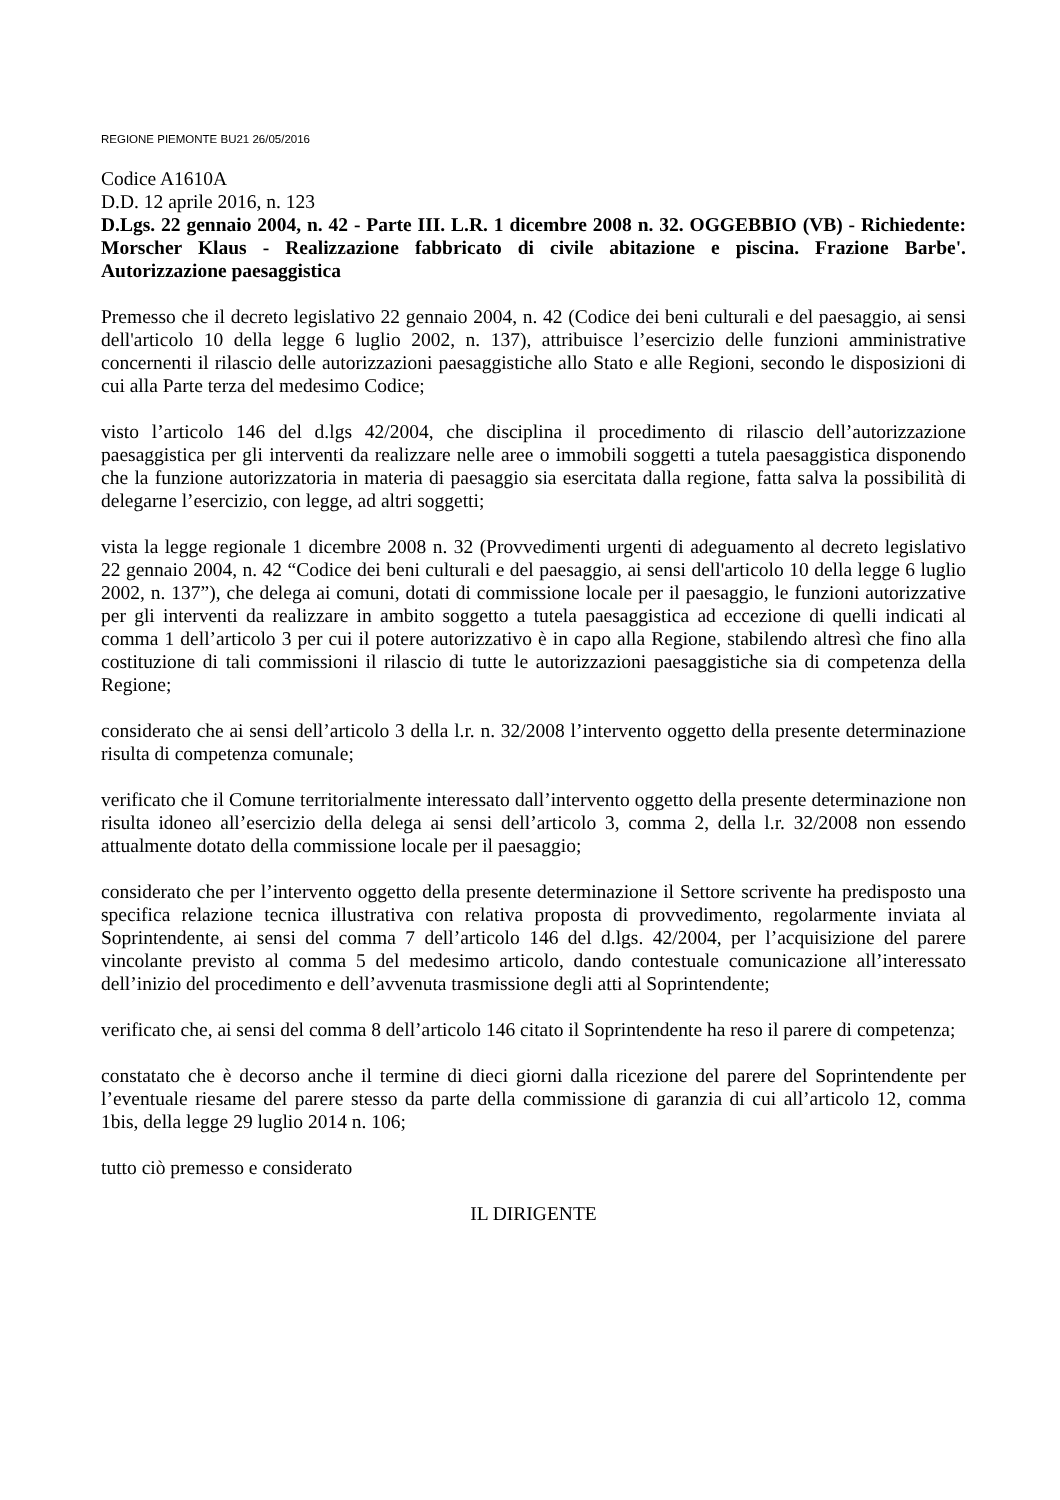REGIONE PIEMONTE BU21 26/05/2016
Codice A1610A
D.D. 12 aprile 2016, n. 123
D.Lgs. 22 gennaio 2004, n. 42 - Parte III. L.R. 1 dicembre 2008 n. 32. OGGEBBIO (VB) - Richiedente: Morscher Klaus - Realizzazione fabbricato di civile abitazione e piscina. Frazione Barbe'. Autorizzazione paesaggistica
Premesso che il decreto legislativo 22 gennaio 2004, n. 42 (Codice dei beni culturali e del paesaggio, ai sensi dell'articolo 10 della legge 6 luglio 2002, n. 137), attribuisce l’esercizio delle funzioni amministrative concernenti il rilascio delle autorizzazioni paesaggistiche allo Stato e alle Regioni, secondo le disposizioni di cui alla Parte terza del medesimo Codice;
visto l’articolo 146 del d.lgs 42/2004, che disciplina il procedimento di rilascio dell’autorizzazione paesaggistica per gli interventi da realizzare nelle aree o immobili soggetti a tutela paesaggistica disponendo che la funzione autorizzatoria in materia di paesaggio sia esercitata dalla regione, fatta salva la possibilità di delegarne l’esercizio, con legge, ad altri soggetti;
vista la legge regionale 1 dicembre 2008 n. 32 (Provvedimenti urgenti di adeguamento al decreto legislativo 22 gennaio 2004, n. 42 “Codice dei beni culturali e del paesaggio, ai sensi dell'articolo 10 della legge 6 luglio 2002, n. 137”), che delega ai comuni, dotati di commissione locale per il paesaggio, le funzioni autorizzative per gli interventi da realizzare in ambito soggetto a tutela paesaggistica ad eccezione di quelli indicati al comma 1 dell’articolo 3 per cui il potere autorizzativo è in capo alla Regione, stabilendo altresì che fino alla costituzione di tali commissioni il rilascio di tutte le autorizzazioni paesaggistiche sia di competenza della Regione;
considerato che ai sensi dell’articolo 3 della l.r. n. 32/2008 l’intervento oggetto della presente determinazione risulta di competenza comunale;
verificato che il Comune territorialmente interessato dall’intervento oggetto della presente determinazione non risulta idoneo all’esercizio della delega ai sensi dell’articolo 3, comma 2, della l.r. 32/2008 non essendo attualmente dotato della commissione locale per il paesaggio;
considerato che per l’intervento oggetto della presente determinazione il Settore scrivente ha predisposto una specifica relazione tecnica illustrativa con relativa proposta di provvedimento, regolarmente inviata al Soprintendente, ai sensi del comma 7 dell’articolo 146 del d.lgs. 42/2004, per l’acquisizione del parere vincolante previsto al comma 5 del medesimo articolo, dando contestuale comunicazione all’interessato dell’inizio del procedimento e dell’avvenuta trasmissione degli atti al Soprintendente;
verificato che, ai sensi del comma 8 dell’articolo 146 citato il Soprintendente ha reso il parere di competenza;
constatato che è decorso anche il termine di dieci giorni dalla ricezione del parere del Soprintendente per l’eventuale riesame del parere stesso da parte della commissione di garanzia di cui all’articolo 12, comma 1bis, della legge 29 luglio 2014 n. 106;
tutto ciò premesso e considerato
IL DIRIGENTE